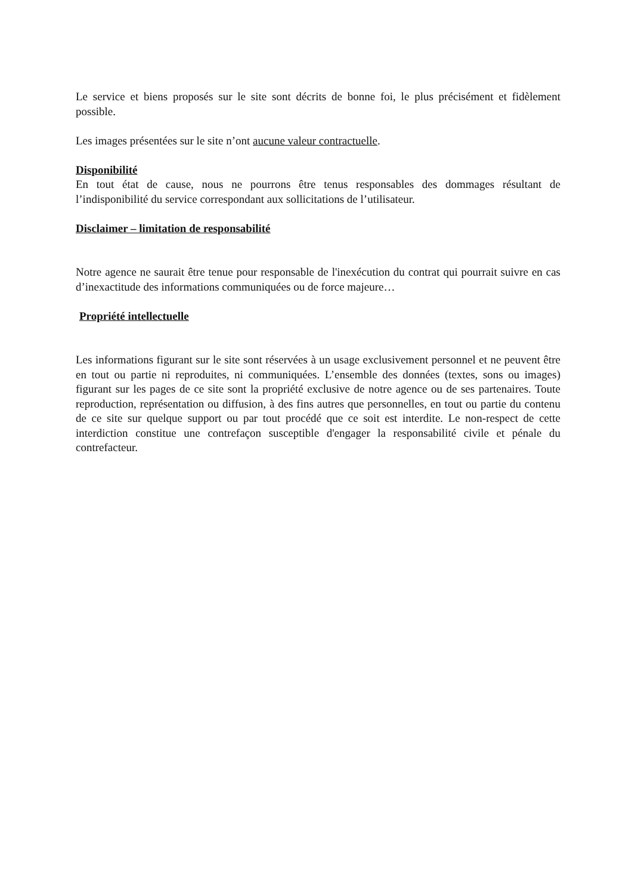Le service et biens proposés sur le site sont décrits de bonne foi, le plus précisément et fidèlement possible.
Les images présentées sur le site n’ont aucune valeur contractuelle.
Disponibilité
En tout état de cause, nous ne pourrons être tenus responsables des dommages résultant de l’indisponibilité du service correspondant aux sollicitations de l’utilisateur.
Disclaimer – limitation de responsabilité
Notre agence ne saurait être tenue pour responsable de l'inexécution du contrat qui pourrait suivre en cas d’inexactitude des informations communiquées ou de force majeure…
Propriété intellectuelle
Les informations figurant sur le site sont réservées à un usage exclusivement personnel et ne peuvent être en tout ou partie ni reproduites, ni communiquées. L’ensemble des données (textes, sons ou images) figurant sur les pages de ce site sont la propriété exclusive de notre agence ou de ses partenaires. Toute reproduction, représentation ou diffusion, à des fins autres que personnelles, en tout ou partie du contenu de ce site sur quelque support ou par tout procédé que ce soit est interdite. Le non-respect de cette interdiction constitue une contrefaçon susceptible d'engager la responsabilité civile et pénale du contrefacteur.